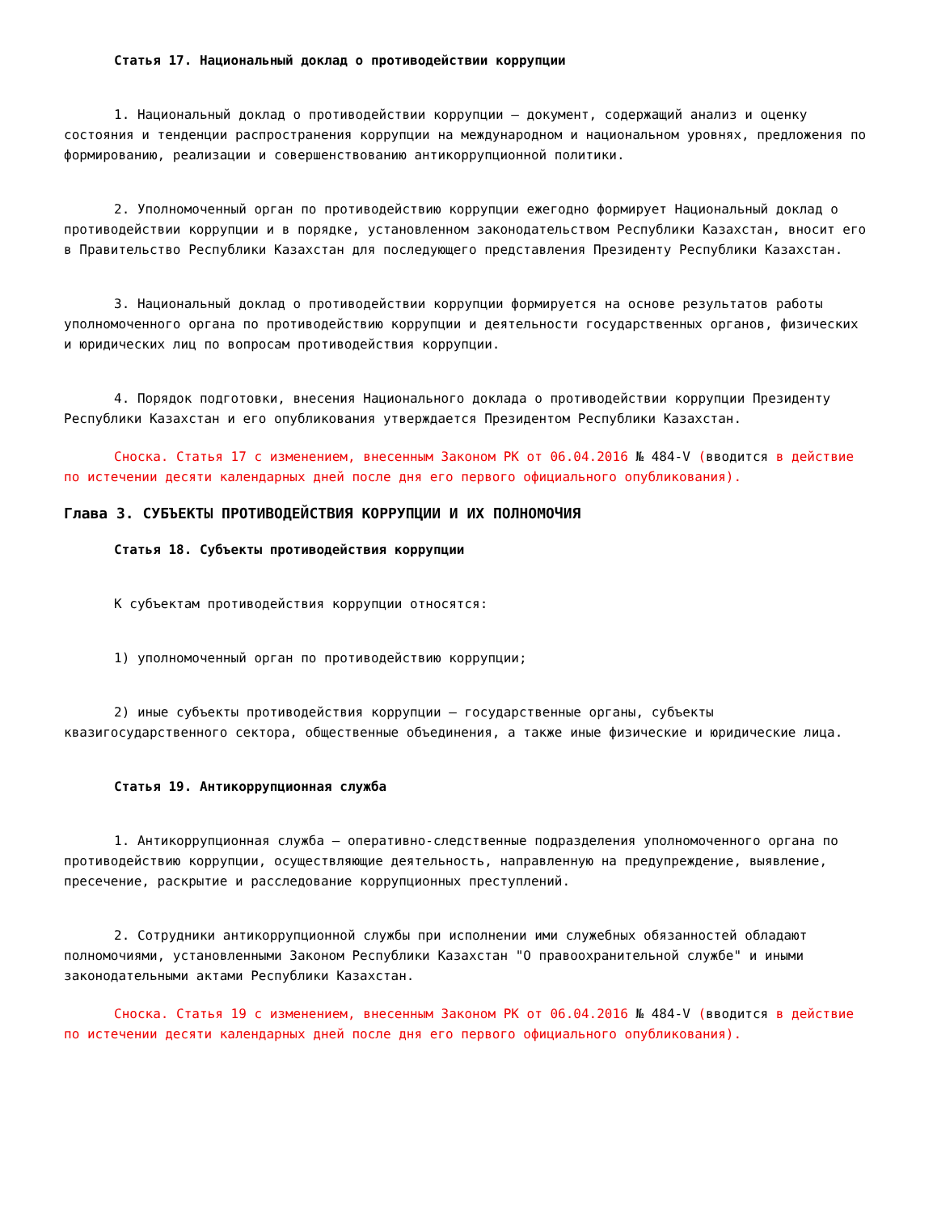Статья 17. Национальный доклад о противодействии коррупции
1. Национальный доклад о противодействии коррупции – документ, содержащий анализ и оценку состояния и тенденции распространения коррупции на международном и национальном уровнях, предложения по формированию, реализации и совершенствованию антикоррупционной политики.
2. Уполномоченный орган по противодействию коррупции ежегодно формирует Национальный доклад о противодействии коррупции и в порядке, установленном законодательством Республики Казахстан, вносит его в Правительство Республики Казахстан для последующего представления Президенту Республики Казахстан.
3. Национальный доклад о противодействии коррупции формируется на основе результатов работы уполномоченного органа по противодействию коррупции и деятельности государственных органов, физических и юридических лиц по вопросам противодействия коррупции.
4. Порядок подготовки, внесения Национального доклада о противодействии коррупции Президенту Республики Казахстан и его опубликования утверждается Президентом Республики Казахстан.
Сноска. Статья 17 с изменением, внесенным Законом РК от 06.04.2016 № 484-V (вводится в действие по истечении десяти календарных дней после дня его первого официального опубликования).
Глава 3. СУБЪЕКТЫ ПРОТИВОДЕЙСТВИЯ КОРРУПЦИИ И ИХ ПОЛНОМОЧИЯ
Статья 18. Субъекты противодействия коррупции
К субъектам противодействия коррупции относятся:
1) уполномоченный орган по противодействию коррупции;
2) иные субъекты противодействия коррупции – государственные органы, субъекты квазигосударственного сектора, общественные объединения, а также иные физические и юридические лица.
Статья 19. Антикоррупционная служба
1. Антикоррупционная служба – оперативно-следственные подразделения уполномоченного органа по противодействию коррупции, осуществляющие деятельность, направленную на предупреждение, выявление, пресечение, раскрытие и расследование коррупционных преступлений.
2. Сотрудники антикоррупционной службы при исполнении ими служебных обязанностей обладают полномочиями, установленными Законом Республики Казахстан "О правоохранительной службе" и иными законодательными актами Республики Казахстан.
Сноска. Статья 19 с изменением, внесенным Законом РК от 06.04.2016 № 484-V (вводится в действие по истечении десяти календарных дней после дня его первого официального опубликования).